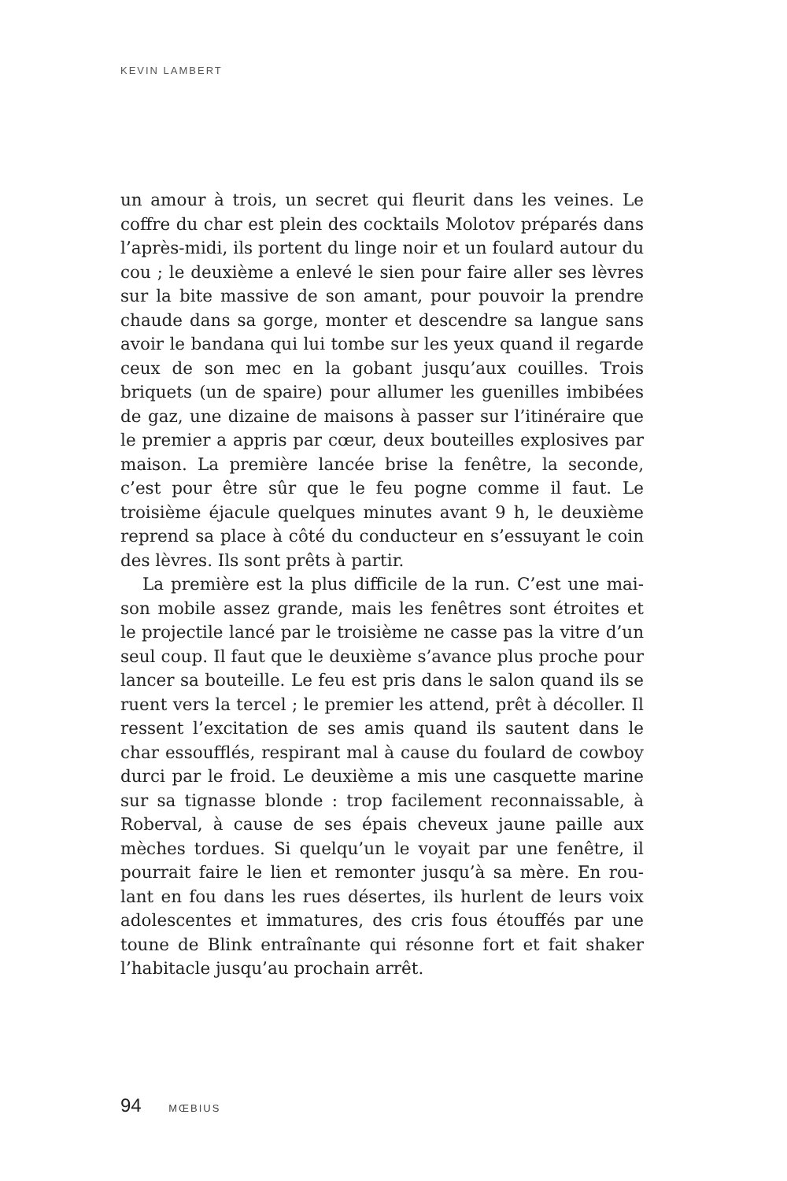KEVIN LAMBERT
un amour à trois, un secret qui fleurit dans les veines. Le coffre du char est plein des cocktails Molotov préparés dans l’après-midi, ils portent du linge noir et un foulard autour du cou ; le deuxième a enlevé le sien pour faire aller ses lèvres sur la bite massive de son amant, pour pouvoir la prendre chaude dans sa gorge, monter et descendre sa langue sans avoir le bandana qui lui tombe sur les yeux quand il regarde ceux de son mec en la gobant jusqu’aux couilles. Trois briquets (un de spaire) pour allumer les guenilles imbibées de gaz, une dizaine de maisons à pas­ser sur l’itinéraire que le premier a appris par cœur, deux bouteilles explosives par maison. La première lancée brise la fenêtre, la seconde, c’est pour être sûr que le feu pogne comme il faut. Le troisième éjacule quelques minutes avant 9 h, le deuxième reprend sa place à côté du conducteur en s’essuyant le coin des lèvres. Ils sont prêts à partir.
La première est la plus difficile de la run. C’est une mai­son mobile assez grande, mais les fenêtres sont étroites et le projectile lancé par le troisième ne casse pas la vitre d’un seul coup. Il faut que le deuxième s’avance plus proche pour lancer sa bouteille. Le feu est pris dans le salon quand ils se ruent vers la tercel ; le premier les attend, prêt à décoller. Il ressent l’excitation de ses amis quand ils sautent dans le char essoufflés, respirant mal à cause du foulard de cowboy durci par le froid. Le deuxième a mis une casquette marine sur sa tignasse blonde : trop facilement reconnaissable, à Roberval, à cause de ses épais cheveux jaune paille aux mèches tordues. Si quelqu’un le voyait par une fenêtre, il pourrait faire le lien et remonter jusqu’à sa mère. En rou­lant en fou dans les rues désertes, ils hurlent de leurs voix adolescentes et immatures, des cris fous étouffés par une toune de Blink entraînante qui résonne fort et fait shaker l’habitacle jusqu’au prochain arrêt.
94 MŒBIUS